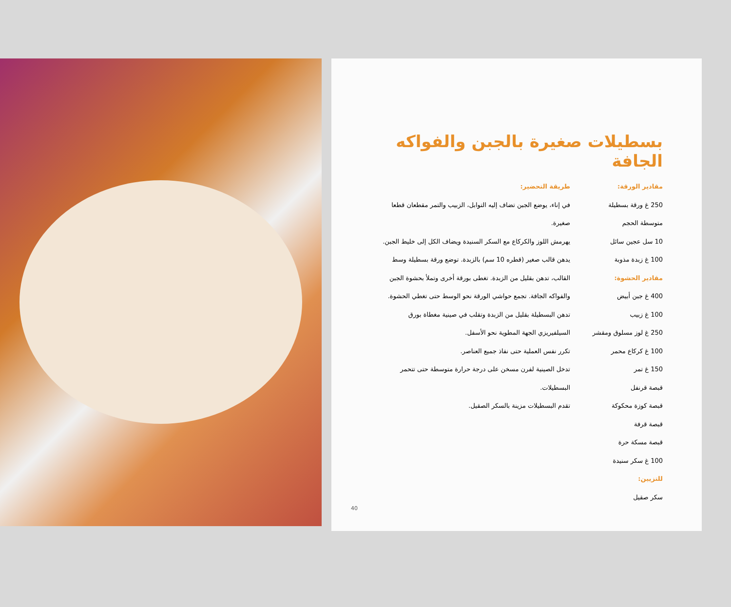بسطيلات صغيرة بالجبن والفواكه الجافة
مقادير الورقة:
250 غ ورقة بسطيلة متوسطة الحجم
10 سل عجين سائل
100 غ زبدة مذوبة
مقادير الحشوة:
400 غ جبن أبيض
100 غ زبيب
250 غ لوز مسلوق ومقشر
100 غ كركاع محمر
150 غ تمر
قبصة قرنفل
قبصة كوزة محكوكة
قبصة قرفة
قبصة مسكة حرة
100 غ سكر سنيدة
للتزيين:
سكر صقيل
طريقة التحضير:
في إناء، يوضع الجبن تضاف إليه التوابل، الزبيب والتمر مقطعان قطعا صغيرة.
يهرمش اللوز والكركاع مع السكر السنيدة ويضاف الكل إلى خليط الجبن.
يدهن قالب صغير (قطره 10 سم) بالزبدة. توضع ورقة بسطيلة وسط القالب، تدهن بقليل من الزبدة. تغطى بورقة أخرى وتملأ بحشوة الجبن والفواكه الجافة. تجمع حواشي الورقة نحو الوسط حتى تغطي الحشوة. تدهن البسطيلة بقليل من الزبدة وتقلب في صينية مغطاة بورق السيلفيريزي الجهة المطوية نحو الأسفل.
تكرر نفس العملية حتى نفاذ جميع العناصر.
تدخل الصينية لفرن مسخن على درجة حرارة متوسطة حتى تتحمر البسطيلات.
تقدم البسطيلات مزينة بالسكر الصقيل.
40